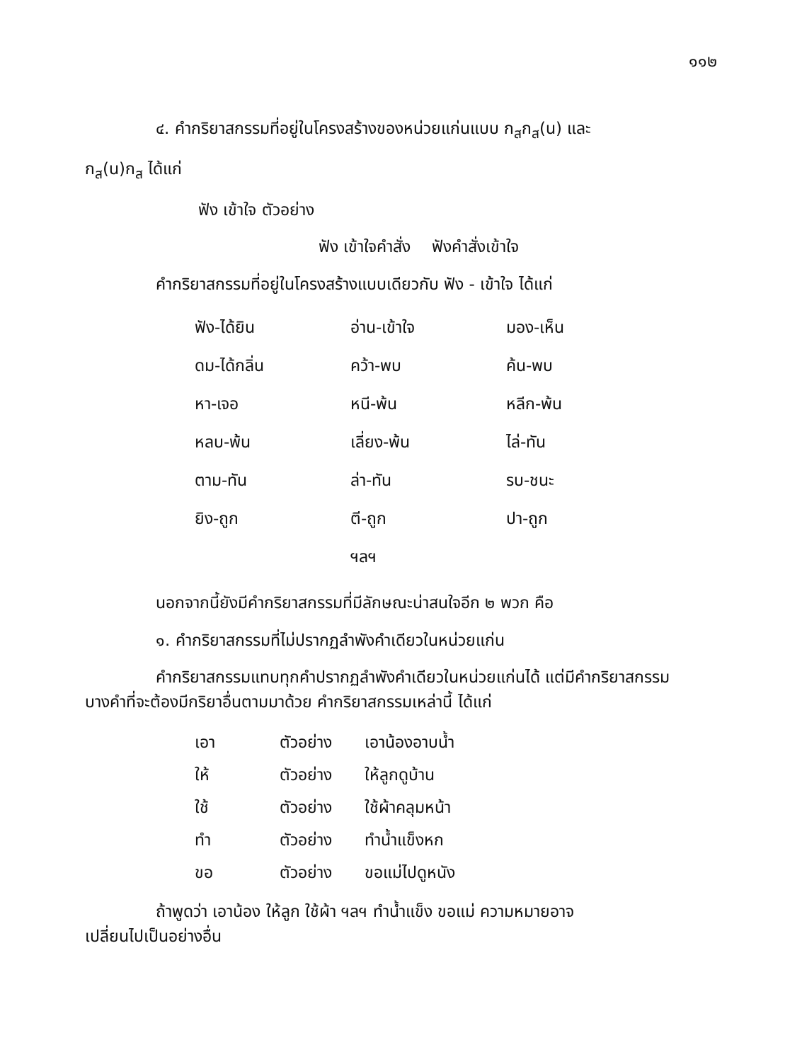๑๑๒
๔. คำกริยาสกรรมที่อยู่ในโครงสร้างของหน่วยแก่นแบบ ก<sub>ส</sub>ก<sub>ส</sub>(น) และ
ก<sub>ส</sub>(น)ก<sub>ส</sub> ได้แก่
ฟัง เข้าใจ ตัวอย่าง
ฟัง เข้าใจคำสั่ง ฟังคำสั่งเข้าใจ
คำกริยาสกรรมที่อยู่ในโครงสร้างแบบเดียวกับ ฟัง - เข้าใจ ได้แก่
| ฟัง-ได้ยิน | อ่าน-เข้าใจ | มอง-เห็น |
| ดม-ได้กลิ่น | คว้า-พบ | ค้น-พบ |
| หา-เจอ | หนี-พ้น | หลีก-พ้น |
| หลบ-พ้น | เลี่ยง-พ้น | ไล่-ทัน |
| ตาม-ทัน | ล่า-ทัน | รบ-ชนะ |
| ยิง-ถูก | ตี-ถูก | ปา-ถูก |
| | ฯลฯ | |
นอกจากนี้ยังมีคำกริยาสกรรมที่มีลักษณะน่าสนใจอีก ๒ พวก คือ
๑. คำกริยาสกรรมที่ไม่ปรากฏลำพังคำเดียวในหน่วยแก่น
คำกริยาสกรรมแทบทุกคำปรากฏลำพังคำเดียวในหน่วยแก่นได้ แต่มีคำกริยาสกรรม
บางคำที่จะต้องมีกริยาอื่นตามมาด้วย คำกริยาสกรรมเหล่านี้ ได้แก่
| เอา | ตัวอย่าง | เอาน้องอาบน้ำ |
| ให้ | ตัวอย่าง | ให้ลูกดูบ้าน |
| ใช้ | ตัวอย่าง | ใช้ผ้าคลุมหน้า |
| ทำ | ตัวอย่าง | ทำน้ำแข็งหก |
| ขอ | ตัวอย่าง | ขอแม่ไปดูหนัง |
ถ้าพูดว่า เอาน้อง ให้ลูก ใช้ผ้า ฯลฯ ทำน้ำแข็ง ขอแม่ ความหมายอาจ
เปลี่ยนไปเป็นอย่างอื่น